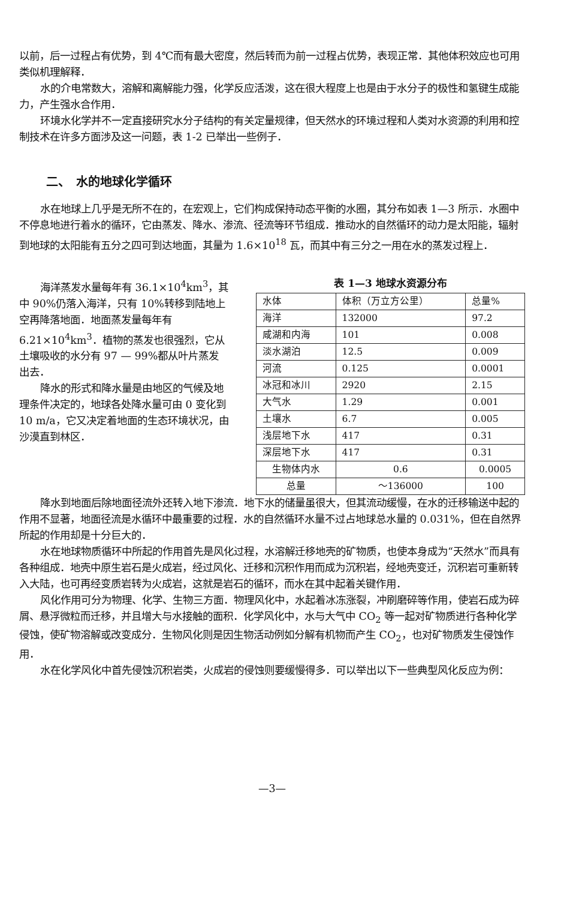以前，后一过程占有优势，到 4℃而有最大密度，然后转而为前一过程占优势，表现正常．其他体积效应也可用类似机理解释．
水的介电常数大，溶解和离解能力强，化学反应活泼，这在很大程度上也是由于水分子的极性和氢键生成能力，产生强水合作用．
环境水化学并不一定直接研究水分子结构的有关定量规律，但天然水的环境过程和人类对水资源的利用和控制技术在许多方面涉及这一问题，表 1-2 已举出一些例子．
二、　水的地球化学循环
水在地球上几乎是无所不在的，在宏观上，它们构成保持动态平衡的水圈，其分布如表 1—3 所示．水圈中不停息地进行着水的循环，它由蒸发、降水、渗流、径流等环节组成．推动水的自然循环的动力是太阳能，辐射到地球的太阳能有五分之四可到达地面，其量为 1.6×10<sup>18</sup> 瓦，而其中有三分之一用在水的蒸发过程上．
海洋蒸发水量每年有 36.1×10<sup>4</sup>km<sup>3</sup>，其中 90%仍落入海洋，只有 10%转移到陆地上空再降落地面．地面蒸发量每年有 6.21×10<sup>4</sup>km<sup>3</sup>．植物的蒸发也很强烈，它从土壤吸收的水分有 97 — 99%都从叶片蒸发出去．
降水的形式和降水量是由地区的气候及地理条件决定的，地球各处降水量可由 0 变化到 10 m/a，它又决定着地面的生态环境状况，由沙漠直到林区．
表 1—3 地球水资源分布
| 水体 | 体积（万立方公里） | 总量% |
| --- | --- | --- |
| 海洋 | 132000 | 97.2 |
| 咸湖和内海 | 101 | 0.008 |
| 淡水湖泊 | 12.5 | 0.009 |
| 河流 | 0.125 | 0.0001 |
| 冰冠和冰川 | 2920 | 2.15 |
| 大气水 | 1.29 | 0.001 |
| 土壤水 | 6.7 | 0.005 |
| 浅层地下水 | 417 | 0.31 |
| 深层地下水 | 417 | 0.31 |
| 生物体内水 | 0.6 | 0.0005 |
| 总量 | ～136000 | 100 |
降水到地面后除地面径流外还转入地下渗流．地下水的储量虽很大，但其流动缓慢，在水的迁移输送中起的作用不显著，地面径流是水循环中最重要的过程．水的自然循环水量不过占地球总水量的 0.031%，但在自然界所起的作用却是十分巨大的．
水在地球物质循环中所起的作用首先是风化过程，水溶解迁移地壳的矿物质，也使本身成为“天然水”而具有各种组成．地壳中原生岩石是火成岩，经过风化、迁移和沉积作用而成为沉积岩，经地壳变迁，沉积岩可重新转入大陆，也可再经变质岩转为火成岩，这就是岩石的循环，而水在其中起着关键作用．
风化作用可分为物理、化学、生物三方面．物理风化中，水起着冰冻涨裂，冲刷磨碎等作用，使岩石成为碎屑、悬浮微粒而迁移，并且增大与水接触的面积．化学风化中，水与大气中 CO<sub>2</sub> 等一起对矿物质进行各种化学侵蚀，使矿物溶解或改变成分．生物风化则是因生物活动例如分解有机物而产生 CO<sub>2</sub>，也对矿物质发生侵蚀作用．
水在化学风化中首先侵蚀沉积岩类，火成岩的侵蚀则要缓慢得多．可以举出以下一些典型风化反应为例：
—3—